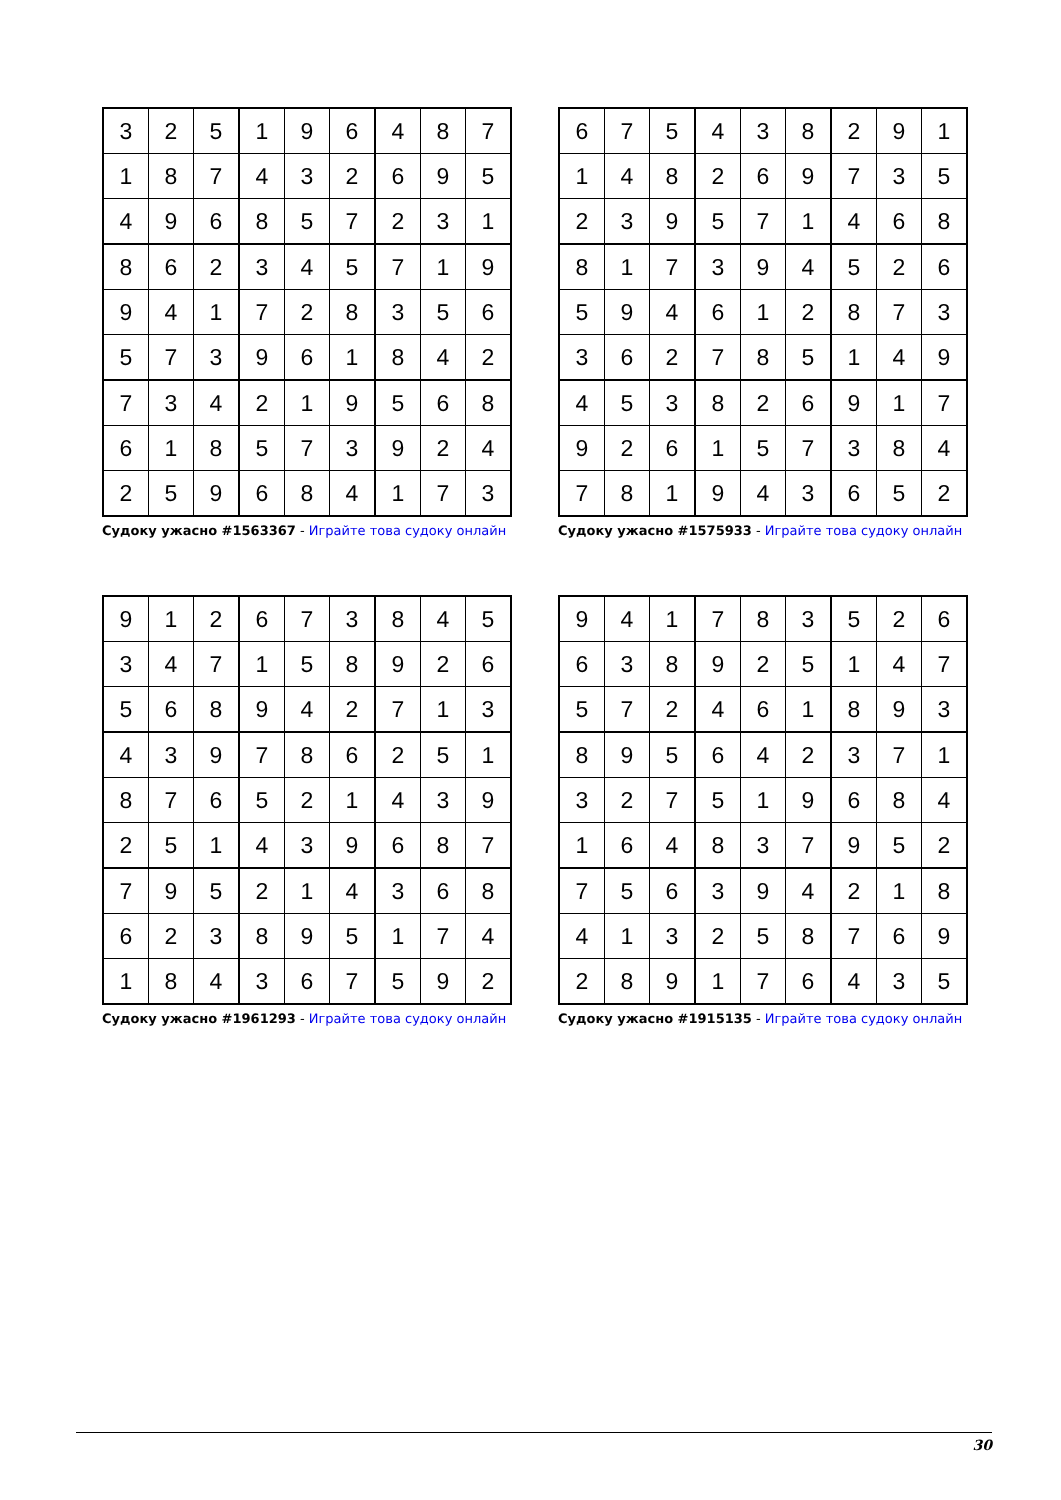| 3 | 2 | 5 | 1 | 9 | 6 | 4 | 8 | 7 |
| 1 | 8 | 7 | 4 | 3 | 2 | 6 | 9 | 5 |
| 4 | 9 | 6 | 8 | 5 | 7 | 2 | 3 | 1 |
| 8 | 6 | 2 | 3 | 4 | 5 | 7 | 1 | 9 |
| 9 | 4 | 1 | 7 | 2 | 8 | 3 | 5 | 6 |
| 5 | 7 | 3 | 9 | 6 | 1 | 8 | 4 | 2 |
| 7 | 3 | 4 | 2 | 1 | 9 | 5 | 6 | 8 |
| 6 | 1 | 8 | 5 | 7 | 3 | 9 | 2 | 4 |
| 2 | 5 | 9 | 6 | 8 | 4 | 1 | 7 | 3 |
Судоку ужасно #1563367 - Играйте това судоку онлайн
| 6 | 7 | 5 | 4 | 3 | 8 | 2 | 9 | 1 |
| 1 | 4 | 8 | 2 | 6 | 9 | 7 | 3 | 5 |
| 2 | 3 | 9 | 5 | 7 | 1 | 4 | 6 | 8 |
| 8 | 1 | 7 | 3 | 9 | 4 | 5 | 2 | 6 |
| 5 | 9 | 4 | 6 | 1 | 2 | 8 | 7 | 3 |
| 3 | 6 | 2 | 7 | 8 | 5 | 1 | 4 | 9 |
| 4 | 5 | 3 | 8 | 2 | 6 | 9 | 1 | 7 |
| 9 | 2 | 6 | 1 | 5 | 7 | 3 | 8 | 4 |
| 7 | 8 | 1 | 9 | 4 | 3 | 6 | 5 | 2 |
Судоку ужасно #1575933 - Играйте това судоку онлайн
| 9 | 1 | 2 | 6 | 7 | 3 | 8 | 4 | 5 |
| 3 | 4 | 7 | 1 | 5 | 8 | 9 | 2 | 6 |
| 5 | 6 | 8 | 9 | 4 | 2 | 7 | 1 | 3 |
| 4 | 3 | 9 | 7 | 8 | 6 | 2 | 5 | 1 |
| 8 | 7 | 6 | 5 | 2 | 1 | 4 | 3 | 9 |
| 2 | 5 | 1 | 4 | 3 | 9 | 6 | 8 | 7 |
| 7 | 9 | 5 | 2 | 1 | 4 | 3 | 6 | 8 |
| 6 | 2 | 3 | 8 | 9 | 5 | 1 | 7 | 4 |
| 1 | 8 | 4 | 3 | 6 | 7 | 5 | 9 | 2 |
Судоку ужасно #1961293 - Играйте това судоку онлайн
| 9 | 4 | 1 | 7 | 8 | 3 | 5 | 2 | 6 |
| 6 | 3 | 8 | 9 | 2 | 5 | 1 | 4 | 7 |
| 5 | 7 | 2 | 4 | 6 | 1 | 8 | 9 | 3 |
| 8 | 9 | 5 | 6 | 4 | 2 | 3 | 7 | 1 |
| 3 | 2 | 7 | 5 | 1 | 9 | 6 | 8 | 4 |
| 1 | 6 | 4 | 8 | 3 | 7 | 9 | 5 | 2 |
| 7 | 5 | 6 | 3 | 9 | 4 | 2 | 1 | 8 |
| 4 | 1 | 3 | 2 | 5 | 8 | 7 | 6 | 9 |
| 2 | 8 | 9 | 1 | 7 | 6 | 4 | 3 | 5 |
Судоку ужасно #1915135 - Играйте това судоку онлайн
30